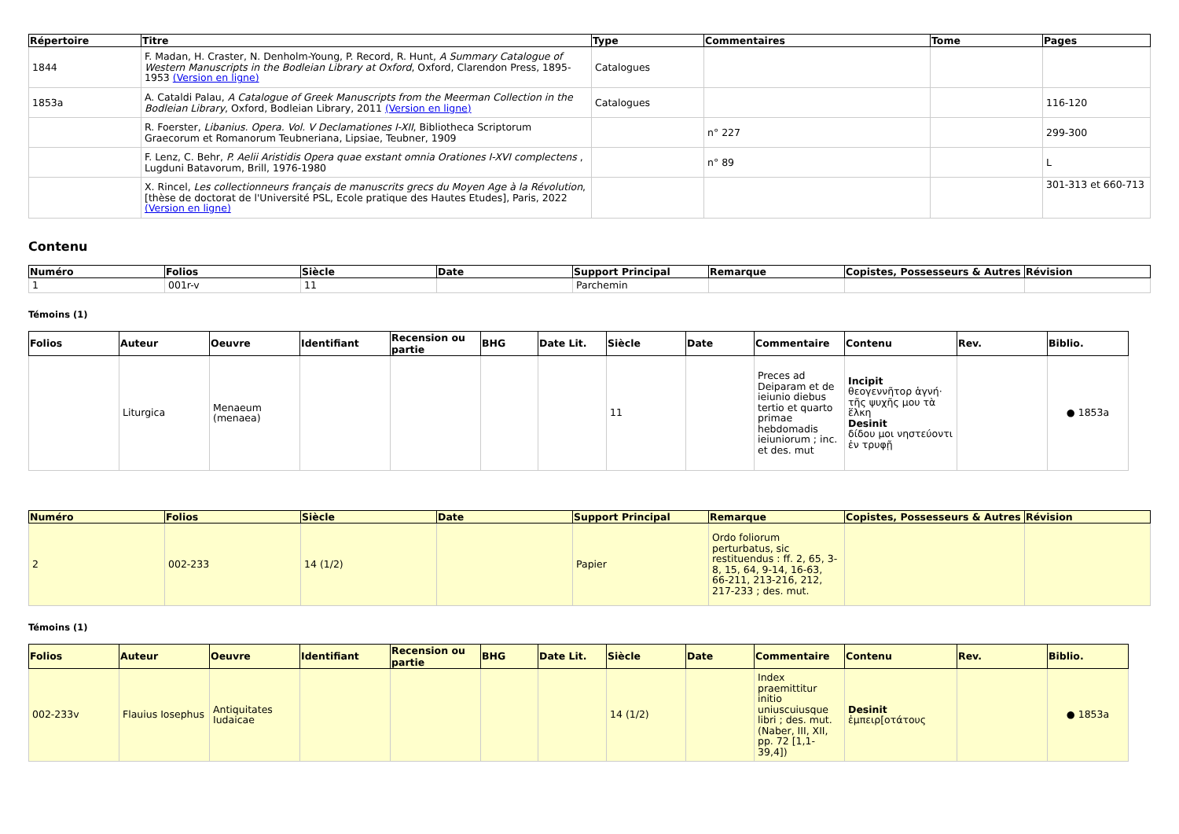| Répertoire | Titre | Type | Commentaires | Tome | Pages |
| --- | --- | --- | --- | --- | --- |
| 1844 | F. Madan, H. Craster, N. Denholm-Young, P. Record, R. Hunt, A Summary Catalogue of Western Manuscripts in the Bodleian Library at Oxford , Oxford, Clarendon Press, 1895-1953 (Version en ligne) | Catalogues | | | |
| 1853a | A. Cataldi Palau, A Catalogue of Greek Manuscripts from the Meerman Collection in the Bodleian Library , Oxford, Bodleian Library, 2011 (Version en ligne) | Catalogues | | | 116-120 |
| | R. Foerster, Libanius. Opera. Vol. V Declamationes I-XII , Bibliotheca Scriptorum Graecorum et Romanorum Teubneriana, Lipsiae, Teubner, 1909 | | n° 227 | | 299-300 |
| | F. Lenz, C. Behr, P. Aelii Aristidis Opera quae exstant omnia Orationes I-XVI complectens , Lugduni Batavorum, Brill, 1976-1980 | | n° 89 | | L |
| | X. Rincel, Les collectionneurs français de manuscrits grecs du Moyen Age à la Révolution , [thèse de doctorat de l'Université PSL, Ecole pratique des Hautes Etudes], Paris, 2022 (Version en ligne) | | | | 301-313 et 660-713 |
Contenu
| Numéro | Folios | Siècle | Date | Support Principal | Remarque | Copistes, Possesseurs & Autres | Révision |
| --- | --- | --- | --- | --- | --- | --- | --- |
| 1 | 001r-v | 11 | | Parchemin | | | |
Témoins (1)
| Folios | Auteur | Oeuvre | Identifiant | Recension ou partie | BHG | Date Lit. | Siècle | Date | Commentaire | Contenu | Rev. | Biblio. |
| --- | --- | --- | --- | --- | --- | --- | --- | --- | --- | --- | --- | --- |
| | Liturgica | Menaeum (menaea) | | | | | 11 | | Preces ad Deiparam et de ieiunio diebus tertio et quarto primae hebdomadis ieiuniorum ; inc. et des. mut | Incipit θεογεννῆτορ ἁγνή· τῆς ψυχῆς μου τὰ ἕλκη Desinit δίδου μοι νηστεύοντι ἐν τρυφῇ | | ● 1853a |
| Numéro | Folios | Siècle | Date | Support Principal | Remarque | Copistes, Possesseurs & Autres | Révision |
| --- | --- | --- | --- | --- | --- | --- | --- |
| 2 | 002-233 | 14 (1/2) | | Papier | Ordo foliorum perturbatus, sic restituendus : ff. 2, 65, 3-8, 15, 64, 9-14, 16-63, 66-211, 213-216, 212, 217-233 ; des. mut. | | |
Témoins (1)
| Folios | Auteur | Oeuvre | Identifiant | Recension ou partie | BHG | Date Lit. | Siècle | Date | Commentaire | Contenu | Rev. | Biblio. |
| --- | --- | --- | --- | --- | --- | --- | --- | --- | --- | --- | --- | --- |
| 002-233v | Flauius Iosephus | Antiquitates Iudaicae | | | | | 14 (1/2) | | Index praemittitur initio uniuscuiusque libri ; des. mut. (Naber, III, XII, pp. 72 [1,1-39,4]) | Desinit ἐμπειρ[οτάτους | | ● 1853a |